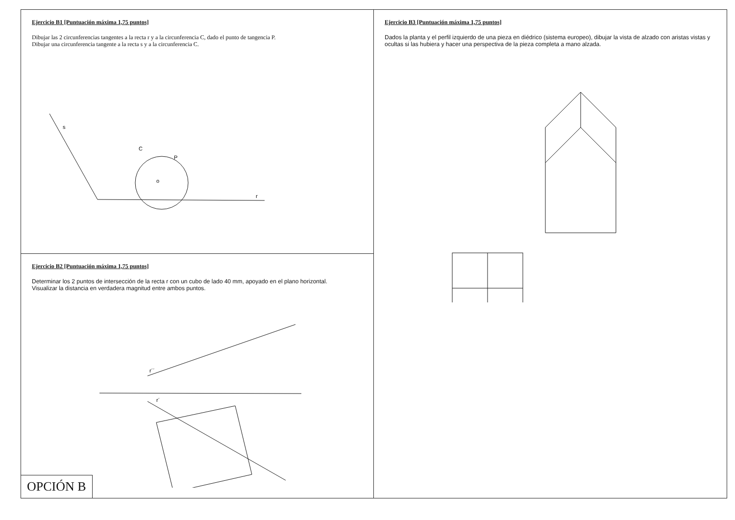Ejercicio B1 [Puntuación máxima 1,75 puntos]
Dibujar las 2 circunferencias tangentes a la recta r y a la circunferencia C, dado el punto de tangencia P.
Dibujar una circunferencia tangente a la recta s y a la circunferencia C.
s
C
P
o
r
Ejercicio B3 [Puntuación máxima 1,75 puntos]
Dados la planta y el perfil izquierdo de una pieza en diédrico (sistema europeo), dibujar la vista de alzado con aristas vistas y ocultas si las hubiera y hacer una perspectiva de la pieza completa a mano alzada.
Ejercicio B2 [Puntuación máxima 1,75 puntos]
Determinar los 2 puntos de intersección de la recta r con un cubo de lado 40 mm, apoyado en el plano horizontal.
Visualizar la distancia en verdadera magnitud entre ambos puntos.
r´´
r´
OPCIÓN B